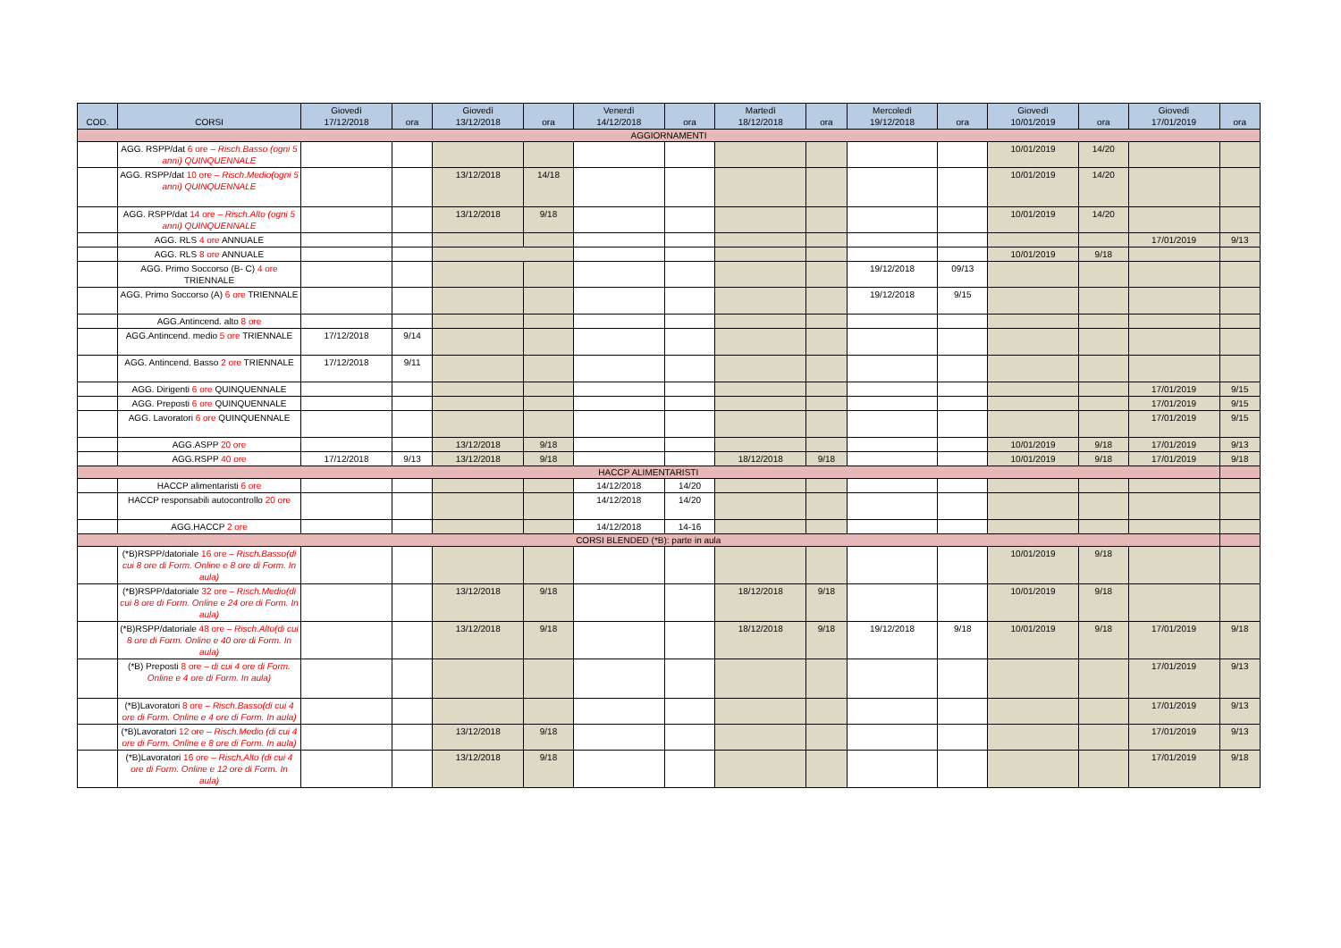| COD. | CORSI | Giovedì 17/12/2018 | ora | Giovedì 13/12/2018 | ora | Venerdì 14/12/2018 | ora | Martedì 18/12/2018 | ora | Mercoledì 19/12/2018 | ora | Giovedì 10/01/2019 | ora | Giovedì 17/01/2019 | ora |
| --- | --- | --- | --- | --- | --- | --- | --- | --- | --- | --- | --- | --- | --- | --- | --- |
| AGGIORNAMENTI | | | | | | | | | | | | | | | |
| | AGG. RSPP/dat 6 ore – Risch.Basso (ogni 5 anni) QUINQUENNALE | | | | | | | | | | | 10/01/2019 | 14/20 | | |
| | AGG. RSPP/dat 10 ore – Risch.Medio(ogni 5 anni) QUINQUENNALE | | | 13/12/2018 | 14/18 | | | | | | | 10/01/2019 | 14/20 | | |
| | AGG. RSPP/dat 14 ore – Risch.Alto (ogni 5 anni) QUINQUENNALE | | | 13/12/2018 | 9/18 | | | | | | | 10/01/2019 | 14/20 | | |
| | AGG. RLS 4 ore ANNUALE | | | | | | | | | | | | | 17/01/2019 | 9/13 |
| | AGG. RLS 8 ore ANNUALE | | | | | | | | | | | 10/01/2019 | 9/18 | | |
| | AGG. Primo Soccorso (B- C) 4 ore TRIENNALE | | | | | | | | | 19/12/2018 | 09/13 | | | | |
| | AGG. Primo Soccorso (A) 6 ore TRIENNALE | | | | | | | | | 19/12/2018 | 9/15 | | | | |
| | AGG.Antincend. alto 8 ore | | | | | | | | | | | | | | |
| | AGG.Antincend. medio 5 ore TRIENNALE | 17/12/2018 | 9/14 | | | | | | | | | | | | |
| | AGG. Antincend. Basso 2 ore TRIENNALE | 17/12/2018 | 9/11 | | | | | | | | | | | | |
| | AGG. Dirigenti 6 ore QUINQUENNALE | | | | | | | | | | | | | 17/01/2019 | 9/15 |
| | AGG. Preposti 6 ore QUINQUENNALE | | | | | | | | | | | | | 17/01/2019 | 9/15 |
| | AGG. Lavoratori 6 ore QUINQUENNALE | | | | | | | | | | | | | 17/01/2019 | 9/15 |
| | AGG.ASPP 20 ore | | | 13/12/2018 | 9/18 | | | | | | | 10/01/2019 | 9/18 | 17/01/2019 | 9/13 |
| | AGG.RSPP 40 ore | 17/12/2018 | 9/13 | 13/12/2018 | 9/18 | | | 18/12/2018 | 9/18 | | | 10/01/2019 | 9/18 | 17/01/2019 | 9/18 |
| HACCP ALIMENTARISTI | | | | | | | | | | | | | | | |
| | HACCP alimentaristi 6 ore | | | | | 14/12/2018 | 14/20 | | | | | | | | |
| | HACCP responsabili autocontrollo 20 ore | | | | | 14/12/2018 | 14/20 | | | | | | | | |
| | AGG.HACCP 2 ore | | | | | 14/12/2018 | 14-16 | | | | | | | | |
| CORSI BLENDED (*B): parte in aula | | | | | | | | | | | | | | | |
| | (*B)RSPP/datoriale 16 ore – Risch.Basso(di cui 8 ore di Form. Online e 8 ore di Form. In aula) | | | | | | | | | | | 10/01/2019 | 9/18 | | |
| | (*B)RSPP/datoriale 32 ore – Risch.Medio(di cui 8 ore di Form. Online e 24 ore di Form. In aula) | | | 13/12/2018 | 9/18 | | | 18/12/2018 | 9/18 | | | 10/01/2019 | 9/18 | | |
| | (*B)RSPP/datoriale 48 ore – Risch.Alto(di cui 8 ore di Form. Online e 40 ore di Form. In aula) | | | 13/12/2018 | 9/18 | | | 18/12/2018 | 9/18 | 19/12/2018 | 9/18 | 10/01/2019 | 9/18 | 17/01/2019 | 9/18 |
| | (*B) Preposti 8 ore – di cui 4 ore di Form. Online e 4 ore di Form. In aula) | | | | | | | | | | | | | 17/01/2019 | 9/13 |
| | (*B)Lavoratori 8 ore – Risch.Basso(di cui 4 ore di Form. Online e 4 ore di Form. In aula) | | | | | | | | | | | | | 17/01/2019 | 9/13 |
| | (*B)Lavoratori 12 ore – Risch.Medio (di cui 4 ore di Form. Online e 8 ore di Form. In aula) | | | 13/12/2018 | 9/18 | | | | | | | | | 17/01/2019 | 9/13 |
| | (*B)Lavoratori 16 ore – Risch.Alto (di cui 4 ore di Form. Online e 12 ore di Form. In aula) | | | 13/12/2018 | 9/18 | | | | | | | | | 17/01/2019 | 9/18 |